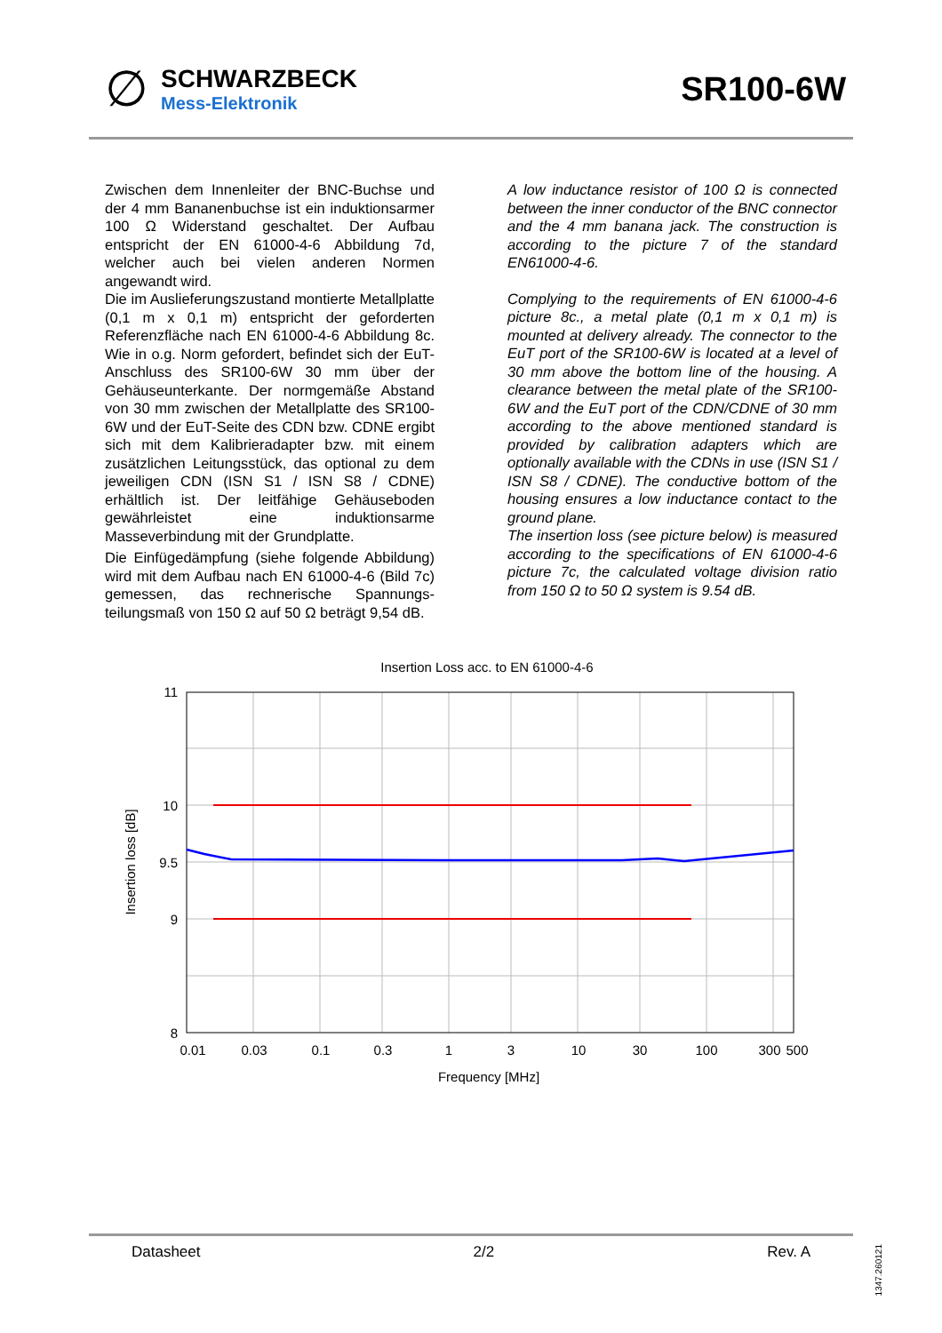∅
SCHWARZBECK
Mess-Elektronik
SR100-6W
Zwischen dem Innenleiter der BNC-Buchse und der 4 mm Bananenbuchse ist ein induktionsarmer 100 Ω Widerstand geschaltet. Der Aufbau entspricht der EN 61000-4-6 Abbildung 7d, welcher auch bei vielen anderen Normen angewandt wird.
Die im Auslieferungszustand montierte Metallplatte (0,1 m x 0,1 m) entspricht der geforderten Referenzfläche nach EN 61000-4-6 Abbildung 8c. Wie in o.g. Norm gefordert, befindet sich der EuT-Anschluss des SR100-6W 30 mm über der Gehäuseunterkante. Der normgemäße Abstand von 30 mm zwischen der Metallplatte des SR100-6W und der EuT-Seite des CDN bzw. CDNE ergibt sich mit dem Kalibrieradapter bzw. mit einem zusätzlichen Leitungsstück, das optional zu dem jeweiligen CDN (ISN S1 / ISN S8 / CDNE) erhältlich ist. Der leitfähige Gehäuseboden gewährleistet eine induktionsarme Masseverbindung mit der Grundplatte.
Die Einfügedämpfung (siehe folgende Abbildung) wird mit dem Aufbau nach EN 61000-4-6 (Bild 7c) gemessen, das rechnerische Spannungs-teilungsmaß von 150 Ω auf 50 Ω beträgt 9,54 dB.
A low inductance resistor of 100 Ω is connected between the inner conductor of the BNC connector and the 4 mm banana jack. The construction is according to the picture 7 of the standard EN61000-4-6.
Complying to the requirements of EN 61000-4-6 picture 8c., a metal plate (0,1 m x 0,1 m) is mounted at delivery already. The connector to the EuT port of the SR100-6W is located at a level of 30 mm above the bottom line of the housing. A clearance between the metal plate of the SR100-6W and the EuT port of the CDN/CDNE of 30 mm according to the above mentioned standard is provided by calibration adapters which are optionally available with the CDNs in use (ISN S1 / ISN S8 / CDNE). The conductive bottom of the housing ensures a low inductance contact to the ground plane.
The insertion loss (see picture below) is measured according to the specifications of EN 61000-4-6 picture 7c, the calculated voltage division ratio from 150 Ω to 50 Ω system is 9.54 dB.
Insertion Loss acc. to EN 61000-4-6
11
10
9.5
9
8
0.01
0.03
0.1
0.3
1
3
10
30
100
300
500
Frequency [MHz]
Insertion loss [dB]
Datasheet 2/2 Rev. A
1347.260121